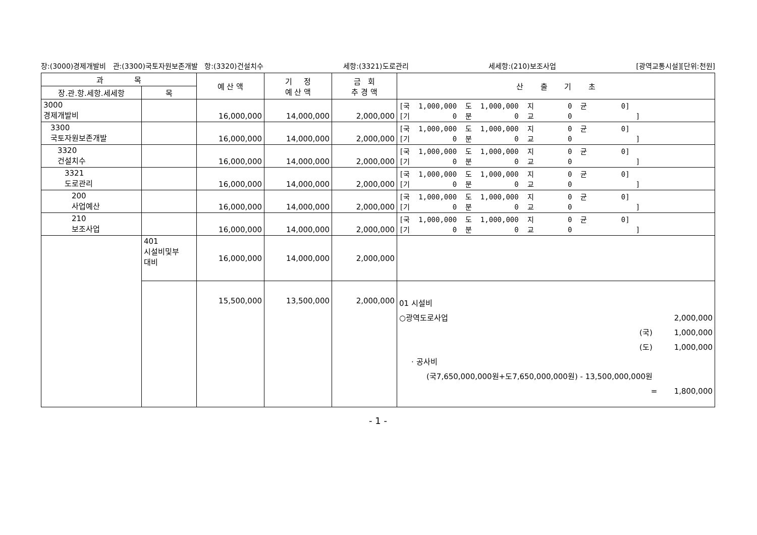장:(3000)경제개발비 관:(3300)국토자원보존개발 항:(3320)건설치수 세항:(3321)도로관리 세세항:(210)보조사업 [광역교통시설][단위:천원]
| 과 목 | | 예 산 액 | 기 정 예 산 액 | 금 회 추 경 액 | 산 출 기 초 |
| --- | --- | --- | --- | --- | --- |
| 장.관.항.세항.세세항 | 목 | | | | |
| 3000 경제개발비 | | 16,000,000 | 14,000,000 | 2,000,000 | [국 1,000,000 도 1,000,000 지 0 균 0] [기 0 분 0 교 0 ] |
| 3300 국토자원보존개발 | | 16,000,000 | 14,000,000 | 2,000,000 | [국 1,000,000 도 1,000,000 지 0 균 0] [기 0 분 0 교 0 ] |
| 3320 건설치수 | | 16,000,000 | 14,000,000 | 2,000,000 | [국 1,000,000 도 1,000,000 지 0 균 0] [기 0 분 0 교 0 ] |
| 3321 도로관리 | | 16,000,000 | 14,000,000 | 2,000,000 | [국 1,000,000 도 1,000,000 지 0 균 0] [기 0 분 0 교 0 ] |
| 200 사업예산 | | 16,000,000 | 14,000,000 | 2,000,000 | [국 1,000,000 도 1,000,000 지 0 균 0] [기 0 분 0 교 0 ] |
| 210 보조사업 | | 16,000,000 | 14,000,000 | 2,000,000 | [국 1,000,000 도 1,000,000 지 0 균 0] [기 0 분 0 교 0 ] |
| | 401 시설비및부 대비 | 16,000,000 | 14,000,000 | 2,000,000 | |
| | | 15,500,000 | 13,500,000 | 2,000,000 | 01 시설비 ○광역도로사업 2,000,000 (국) 1,000,000 (도) 1,000,000 · 공사비 (국7,650,000,000원+도7,650,000,000원) - 13,500,000,000원 = 1,800,000 |
- 1 -